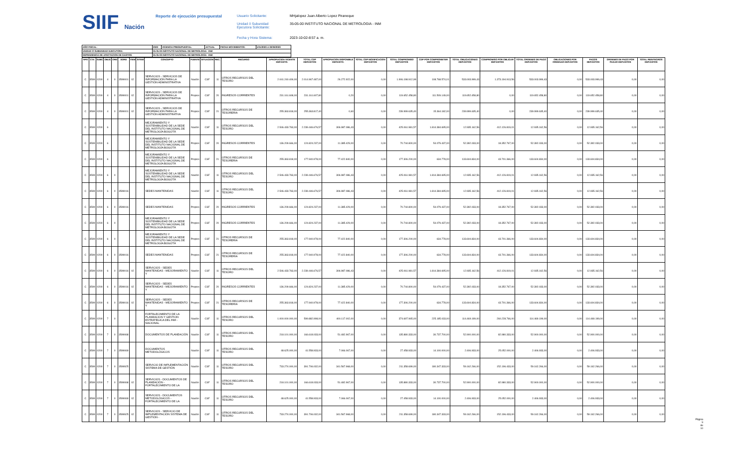SIIF Nación
Reporte de ejecución presupuestal
Usuario Solicitante:
MHjalopez Juan Alberto Lopez Piraneque
Unidad ó Subunidad
Ejecutora Solicitante:
35-05-00 INSTITUTO NACIONAL DE METROLOGIA - INM
Fecha y Hora Sistema: 2023-10-02-8:57 a. m.
| AÑO FISCAL: | 2023 | VIGENCIA PRESUPUESTAL: | ACTUAL | FECHA MOVIMIENTOS: | 1/01/2023 A 30/09/2023 |
| UNIDAD O SUBUNIDAD EJECUTORA: | 35-05-00 INSTITUTO NACIONAL DE METROLOGIA - INM | | | | |
| DEPENDENCIA DE AFECTACION DE GASTOS: | 35-05-00 INSTITUTO NACIONAL DE METROLOGÍA - INM | | | | |
| TIPO | CTA | SUBC | OBJG | ORD | SORD | ITEM | SITEM | CONCEPTO | FUENTE | SITUACION | REC. | RECURSO | APROPIACION VIGENTE DEP.GSTO. | TOTAL CDP DEP.GSTOS | APROPIACION DISPONIBLE DEP.GSTO. | TOTAL CDP MODIFICACION DEP.GSTOS | TOTAL COMPROMISO DEP.GSTOS | CDP POR COMPROMETER DEP.GSTOS | TOTAL OBLIGACIONES DEP.GSTOS | COMPROMISO POR OBLIGAR DEP.GSTOS | TOTAL ORDENES DE PAGO DEP.GSTOS | OBLIGACIONES POR ORDENAR DEP.GSTOS | PAGOS DEP.GSTOS | ORDENES DE PAGO POR PAGAR DEP.GSTOS | TOTAL REINTEGROS DEP.GSTOS |
| --- | --- | --- | --- | --- | --- | --- | --- | --- | --- | --- | --- | --- | --- | --- | --- | --- | --- | --- | --- | --- | --- | --- | --- | --- | --- |
| C | 3599 | 0200 | 4 | 0 | 3599001 | 02 | | SERVICIOS - SERVICIOS DE INFORMACIÓN PARA LA GESTIÓN ADMINISTRATIVA | Nación | CSF | 11 | OTROS RECURSOS DEL TESORO | 2.041.240.409,00 | 2.014.967.487,00 | 26.272.922,00 | 0,00 | 1.906.198.912,99 | 108.768.574,01 | 533.003.999,43 | 1.373.194.913,56 | 533.003.999,43 | 0,00 | 533.003.999,43 | 0,00 | 0,00 |
| C | 3599 | 0200 | 4 | 0 | 3599001 | 02 | | SERVICIOS - SERVICIOS DE INFORMACIÓN PARA LA GESTIÓN ADMINISTRATIVA | Propios | CSF | 20 | INGRESOS CORRIENTES | 231.161.608,00 | 231.161.607,80 | 0,20 | 0,00 | 119.652.458,80 | 111.509.149,00 | 119.652.458,80 | 0,00 | 119.652.458,80 | 0,00 | 119.652.458,80 | 0,00 | 0,00 |
| C | 3599 | 0200 | 4 | 0 | 3599001 | 02 | | SERVICIOS - SERVICIOS DE INFORMACIÓN PARA LA GESTIÓN ADMINISTRATIVA | Propios | CSF | 21 | OTROS RECURSOS DE TESORERIA | 255.363.818,00 | 255.363.817,40 | 0,60 | 0,00 | 239.999.635,40 | 15.364.182,00 | 239.999.635,40 | 0,00 | 239.999.635,40 | 0,00 | 239.999.635,40 | 0,00 | 0,00 |
| C | 3599 | 0200 | 6 | | | | | MEJORAMIENTO Y SOSTENIBILIDAD DE LA SEDE DEL INSTITUTO NACIONAL DE METROLOGÍA BOGOTÁ | Nación | CSF | 11 | OTROS RECURSOS DEL TESORO | 2.546.433.763,00 | 2.239.446.676,57 | 306.987.086,43 | 0,00 | 425.061.981,57 | 1.814.384.695,00 | 12.935.162,56 | 412.126.819,01 | 12.935.162,56 | 0,00 | 12.935.162,56 | 0,00 | 0,00 |
| C | 3599 | 0200 | 6 | | | | | MEJORAMIENTO Y SOSTENIBILIDAD DE LA SEDE DEL INSTITUTO NACIONAL DE METROLOGÍA BOGOTÁ | Propios | CSF | 20 | INGRESOS CORRIENTES | 136.209.666,00 | 124.824.237,00 | 11.385.429,00 | 0,00 | 70.744.800,00 | 54.079.437,00 | 52.392.033,00 | 18.352.767,00 | 52.392.033,00 | 0,00 | 52.392.033,00 | 0,00 | 0,00 |
| C | 3599 | 0200 | 6 | | | | | MEJORAMIENTO Y SOSTENIBILIDAD DE LA SEDE DEL INSTITUTO NACIONAL DE METROLOGÍA BOGOTÁ | Propios | CSF | 21 | OTROS RECURSOS DE TESORERIA | 255.363.818,00 | 177.940.978,00 | 77.422.840,00 | 0,00 | 177.306.200,00 | 634.778,00 | 133.604.834,00 | 43.701.366,00 | 133.604.834,00 | 0,00 | 133.604.834,00 | 0,00 | 0,00 |
| C | 3599 | 0200 | 6 | 0 | | | | MEJORAMIENTO Y SOSTENIBILIDAD DE LA SEDE DEL INSTITUTO NACIONAL DE METROLOGÍA BOGOTÁ | Nación | CSF | 11 | OTROS RECURSOS DEL TESORO | 2.546.433.763,00 | 2.239.446.676,57 | 306.987.086,43 | 0,00 | 425.061.981,57 | 1.814.384.695,00 | 12.935.162,56 | 412.126.819,01 | 12.935.162,56 | 0,00 | 12.935.162,56 | 0,00 | 0,00 |
| C | 3599 | 0200 | 6 | 0 | 3599016 | | | SEDES MANTENIDAS | Nación | CSF | 11 | OTROS RECURSOS DEL TESORO | 2.546.433.763,00 | 2.239.446.676,57 | 306.987.086,43 | 0,00 | 425.061.981,57 | 1.814.384.695,00 | 12.935.162,56 | 412.126.819,01 | 12.935.162,56 | 0,00 | 12.935.162,56 | 0,00 | 0,00 |
| C | 3599 | 0200 | 6 | 0 | 3599016 | | | SEDES MANTENIDAS | Propios | CSF | 20 | INGRESOS CORRIENTES | 136.209.666,00 | 124.824.237,00 | 11.385.429,00 | 0,00 | 70.744.800,00 | 54.079.437,00 | 52.392.033,00 | 18.352.767,00 | 52.392.033,00 | 0,00 | 52.392.033,00 | 0,00 | 0,00 |
| C | 3599 | 0200 | 6 | 0 | | | | MEJORAMIENTO Y SOSTENIBILIDAD DE LA SEDE DEL INSTITUTO NACIONAL DE METROLOGÍA BOGOTÁ | Propios | CSF | 20 | INGRESOS CORRIENTES | 136.209.666,00 | 124.824.237,00 | 11.385.429,00 | 0,00 | 70.744.800,00 | 54.079.437,00 | 52.392.033,00 | 18.352.767,00 | 52.392.033,00 | 0,00 | 52.392.033,00 | 0,00 | 0,00 |
| C | 3599 | 0200 | 6 | 0 | | | | MEJORAMIENTO Y SOSTENIBILIDAD DE LA SEDE DEL INSTITUTO NACIONAL DE METROLOGÍA BOGOTÁ | Propios | CSF | 21 | OTROS RECURSOS DE TESORERIA | 255.363.818,00 | 177.940.978,00 | 77.422.840,00 | 0,00 | 177.306.200,00 | 634.778,00 | 133.604.834,00 | 43.701.366,00 | 133.604.834,00 | 0,00 | 133.604.834,00 | 0,00 | 0,00 |
| C | 3599 | 0200 | 6 | 0 | 3599016 | | | SEDES MANTENIDAS | Propios | CSF | 21 | OTROS RECURSOS DE TESORERIA | 255.363.818,00 | 177.940.978,00 | 77.422.840,00 | 0,00 | 177.306.200,00 | 634.778,00 | 133.604.834,00 | 43.701.366,00 | 133.604.834,00 | 0,00 | 133.604.834,00 | 0,00 | 0,00 |
| C | 3599 | 0200 | 6 | 0 | 3599016 | 02 | | SERVICIOS - SEDES MANTENIDAS - MEJORAMIENTO Y | Nación | CSF | 11 | OTROS RECURSOS DEL TESORO | 2.546.433.763,00 | 2.239.446.676,57 | 306.987.086,43 | 0,00 | 425.061.981,57 | 1.814.384.695,00 | 12.935.162,56 | 412.126.819,01 | 12.935.162,56 | 0,00 | 12.935.162,56 | 0,00 | 0,00 |
| C | 3599 | 0200 | 6 | 0 | 3599016 | 02 | | SERVICIOS - SEDES MANTENIDAS - MEJORAMIENTO Y | Propios | CSF | 20 | INGRESOS CORRIENTES | 136.209.666,00 | 124.824.237,00 | 11.385.429,00 | 0,00 | 70.744.800,00 | 54.079.437,00 | 52.392.033,00 | 18.352.767,00 | 52.392.033,00 | 0,00 | 52.392.033,00 | 0,00 | 0,00 |
| C | 3599 | 0200 | 6 | 0 | 3599016 | 02 | | SERVICIOS - SEDES MANTENIDAS - MEJORAMIENTO Y | Propios | CSF | 21 | OTROS RECURSOS DE TESORERIA | 255.363.818,00 | 177.940.978,00 | 77.422.840,00 | 0,00 | 177.306.200,00 | 634.778,00 | 133.604.834,00 | 43.701.366,00 | 133.604.834,00 | 0,00 | 133.604.834,00 | 0,00 | 0,00 |
| C | 3599 | 0200 | 7 | 0 | | | | FORTALECIMIENTO DE LA PLANEACION Y GESTION ESTRATEGICA DEL INM - NACIONAL | Nación | CSF | 11 | OTROS RECURSOS DEL TESORO | 1.000.000.000,00 | 599.882.998,00 | 400.117.002,00 | 0,00 | 374.697.965,00 | 225.185.033,00 | 114.469.199,00 | 260.228.766,00 | 114.469.199,00 | 0,00 | 114.469.199,00 | 0,00 | 0,00 |
| C | 3599 | 0200 | 7 | 0 | 3599068 | | | DOCUMENTOS DE PLANEACIÓN | Nación | CSF | 11 | OTROS RECURSOS DEL TESORO | 218.101.000,00 | 166.618.033,00 | 51.482.967,00 | 0,00 | 135.880.333,00 | 30.737.700,00 | 52.900.000,00 | 82.980.333,00 | 52.900.000,00 | 0,00 | 52.900.000,00 | 0,00 | 0,00 |
| C | 3599 | 0200 | 7 | 0 | 3599069 | | | DOCUMENTOS METODOLÓGICOS | Nación | CSF | 11 | OTROS RECURSOS DEL TESORO | 48.625.000,00 | 41.558.933,00 | 7.066.067,00 | 0,00 | 27.458.933,00 | 14.100.000,00 | 2.406.933,00 | 25.052.000,00 | 2.406.933,00 | 0,00 | 2.406.933,00 | 0,00 | 0,00 |
| C | 3599 | 0200 | 7 | 0 | 3599925 | | | SERVICIO DE IMPLEMENTACIÓN SISTEMA DE GESTIÓN | Nación | CSF | 11 | OTROS RECURSOS DEL TESORO | 733.274.000,00 | 391.706.032,00 | 341.567.968,00 | 0,00 | 211.358.699,00 | 180.347.333,00 | 59.162.266,00 | 152.196.433,00 | 59.162.266,00 | 0,00 | 59.162.266,00 | 0,00 | 0,00 |
| C | 3599 | 0200 | 7 | 0 | 3599068 | 02 | | SERVICIOS - DOCUMENTOS DE PLANEACIÓN - FORTALECIMIENTO DE LA | Nación | CSF | 11 | OTROS RECURSOS DEL TESORO | 218.101.000,00 | 166.618.033,00 | 51.482.967,00 | 0,00 | 135.880.333,00 | 30.737.700,00 | 52.900.000,00 | 82.980.333,00 | 52.900.000,00 | 0,00 | 52.900.000,00 | 0,00 | 0,00 |
| C | 3599 | 0200 | 7 | 0 | 3599069 | 02 | | SERVICIOS - DOCUMENTOS METODOLÓGICOS - FORTALECIMIENTO DE LA | Nación | CSF | 11 | OTROS RECURSOS DEL TESORO | 48.625.000,00 | 41.558.933,00 | 7.066.067,00 | 0,00 | 27.458.933,00 | 14.100.000,00 | 2.406.933,00 | 25.052.000,00 | 2.406.933,00 | 0,00 | 2.406.933,00 | 0,00 | 0,00 |
| C | 3599 | 0200 | 7 | 0 | 3599925 | 02 | | SERVICIOS - SERVICIO DE IMPLEMENTACIÓN SISTEMA DE GESTIÓN - | Nación | CSF | 11 | OTROS RECURSOS DEL TESORO | 733.274.000,00 | 391.706.032,00 | 341.567.968,00 | 0,00 | 211.358.699,00 | 180.347.333,00 | 59.162.266,00 | 152.196.433,00 | 59.162.266,00 | 0,00 | 59.162.266,00 | 0,00 | 0,00 |
Página
9
de
10